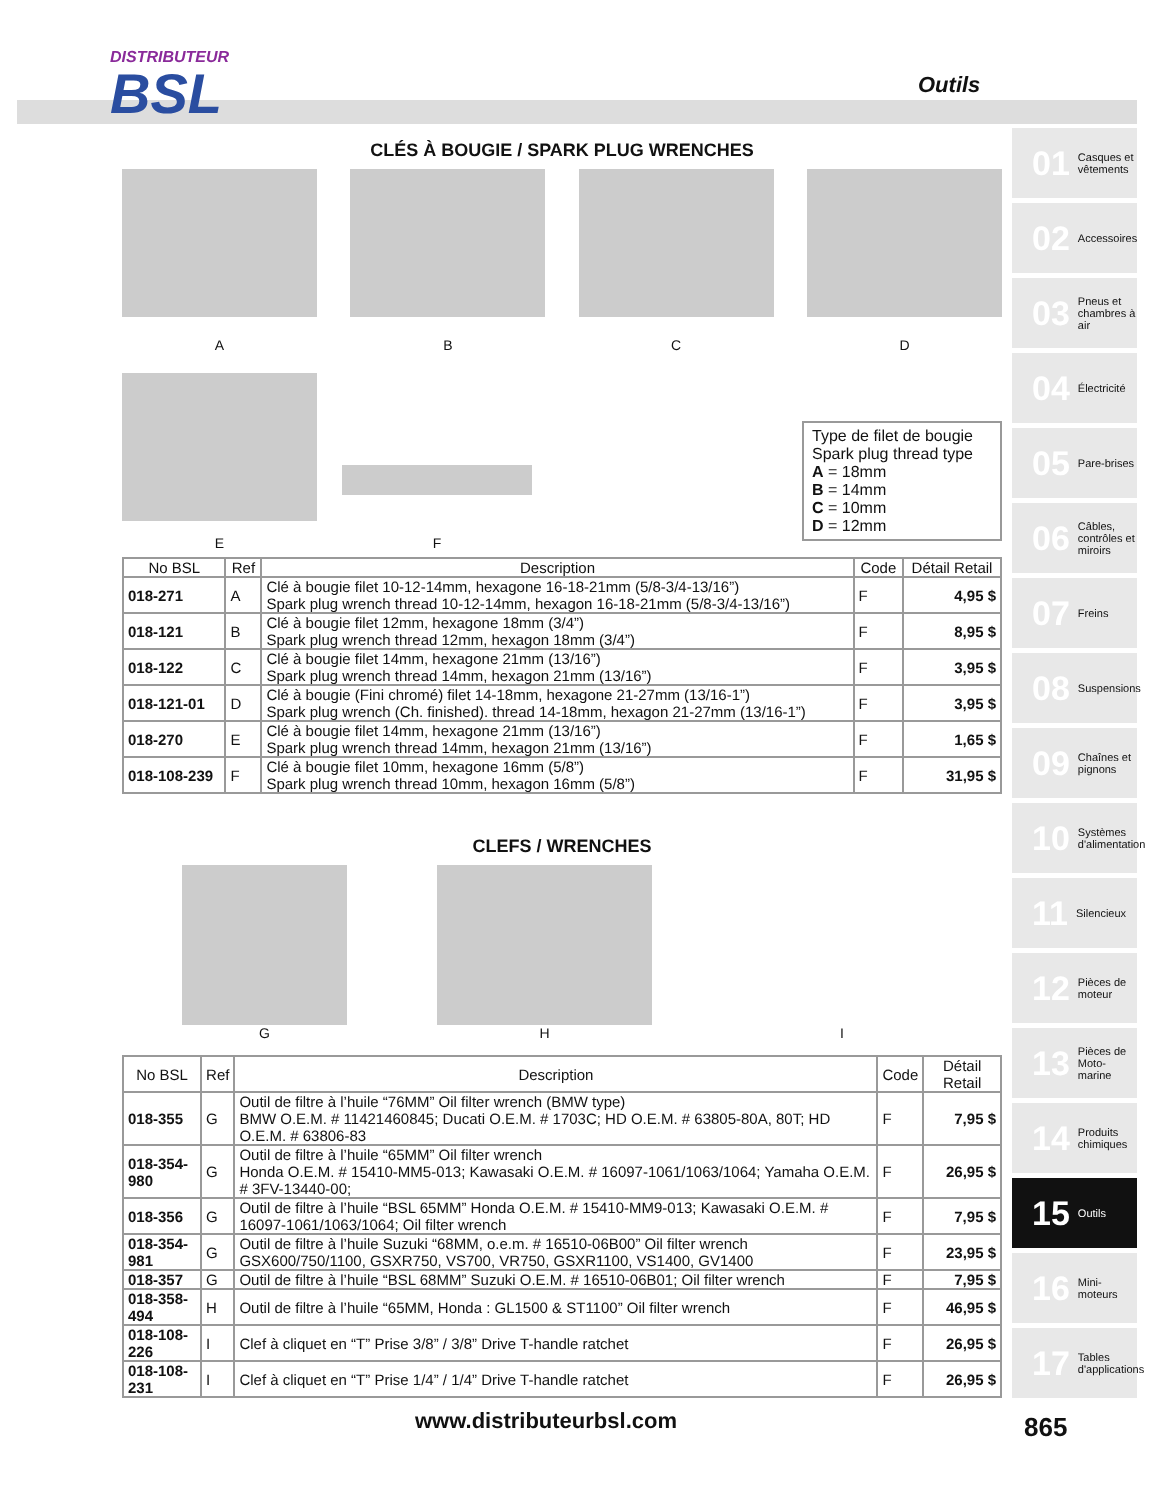DISTRIBUTEUR
BSL
Outils
01 Casques et vêtements
02 Accessoires
03 Pneus et chambres à air
04 Électricité
05 Pare-brises
06 Câbles, contrôles et miroirs
07 Freins
08 Suspensions
09 Chaînes et pignons
10 Systèmes d'alimentation
11 Silencieux
12 Pièces de moteur
13 Pièces de Moto-marine
14 Produits chimiques
15 Outils
16 Mini-moteurs
17 Tables d'applications
CLÉS À BOUGIE / SPARK PLUG WRENCHES
A B C D
E
F
Type de filet de bougie
Spark plug thread type
A = 18mm
B = 14mm
C = 10mm
D = 12mm
| No BSL | Ref | Description | Code | Détail Retail |
| --- | --- | --- | --- | --- |
| 018-271 | A | Clé à bougie filet 10-12-14mm, hexagone 16-18-21mm (5/8-3/4-13/16”) Spark plug wrench thread 10-12-14mm, hexagon 16-18-21mm (5/8-3/4-13/16”) | F | 4,95 $ |
| 018-121 | B | Clé à bougie filet 12mm, hexagone 18mm (3/4”) Spark plug wrench thread 12mm, hexagon 18mm (3/4”) | F | 8,95 $ |
| 018-122 | C | Clé à bougie filet 14mm, hexagone 21mm (13/16”) Spark plug wrench thread 14mm, hexagon 21mm (13/16”) | F | 3,95 $ |
| 018-121-01 | D | Clé à bougie (Fini chromé) filet 14-18mm, hexagone 21-27mm (13/16-1”) Spark plug wrench (Ch. finished). thread 14-18mm, hexagon 21-27mm (13/16-1”) | F | 3,95 $ |
| 018-270 | E | Clé à bougie filet 14mm, hexagone 21mm (13/16”) Spark plug wrench thread 14mm, hexagon 21mm (13/16”) | F | 1,65 $ |
| 018-108-239 | F | Clé à bougie filet 10mm, hexagone 16mm (5/8”) Spark plug wrench thread 10mm, hexagon 16mm (5/8”) | F | 31,95 $ |
CLEFS / WRENCHES
G H I
| No BSL | Ref | Description | Code | Détail Retail |
| --- | --- | --- | --- | --- |
| 018-355 | G | Outil de filtre à l’huile “76MM” Oil filter wrench (BMW type) BMW O.E.M. # 11421460845; Ducati O.E.M. # 1703C; HD O.E.M. # 63805-80A, 80T; HD O.E.M. # 63806-83 | F | 7,95 $ |
| 018-354-980 | G | Outil de filtre à l’huile “65MM” Oil filter wrench Honda O.E.M. # 15410-MM5-013; Kawasaki O.E.M. # 16097-1061/1063/1064; Yamaha O.E.M. # 3FV-13440-00; | F | 26,95 $ |
| 018-356 | G | Outil de filtre à l’huile “BSL 65MM” Honda O.E.M. # 15410-MM9-013; Kawasaki O.E.M. # 16097-1061/1063/1064; Oil filter wrench | F | 7,95 $ |
| 018-354-981 | G | Outil de filtre à l’huile Suzuki “68MM, o.e.m. # 16510-06B00” Oil filter wrench GSX600/750/1100, GSXR750, VS700, VR750, GSXR1100, VS1400, GV1400 | F | 23,95 $ |
| 018-357 | G | Outil de filtre à l’huile “BSL 68MM” Suzuki O.E.M. # 16510-06B01; Oil filter wrench | F | 7,95 $ |
| 018-358-494 | H | Outil de filtre à l’huile “65MM, Honda : GL1500 & ST1100” Oil filter wrench | F | 46,95 $ |
| 018-108-226 | I | Clef à cliquet en “T” Prise 3/8” / 3/8” Drive T-handle ratchet | F | 26,95 $ |
| 018-108-231 | I | Clef à cliquet en “T” Prise 1/4” / 1/4” Drive T-handle ratchet | F | 26,95 $ |
www.distributeurbsl.com 865